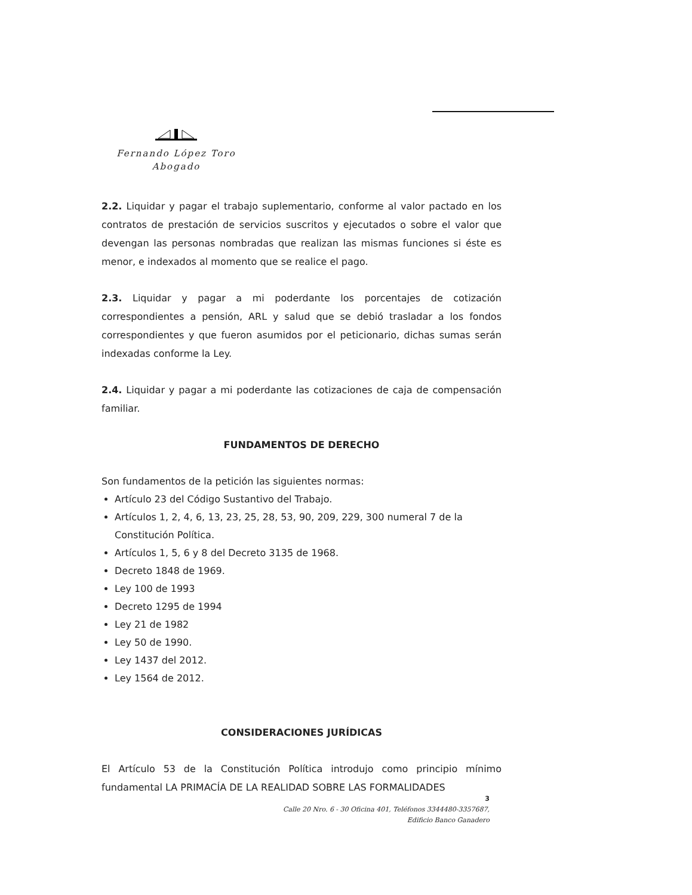Fernando López Toro
Abogado
2.2. Liquidar y pagar el trabajo suplementario, conforme al valor pactado en los contratos de prestación de servicios suscritos y ejecutados o sobre el valor que devengan las personas nombradas que realizan las mismas funciones si éste es menor, e indexados al momento que se realice el pago.
2.3. Liquidar y pagar a mi poderdante los porcentajes de cotización correspondientes a pensión, ARL y salud que se debió trasladar a los fondos correspondientes y que fueron asumidos por el peticionario, dichas sumas serán indexadas conforme la Ley.
2.4. Liquidar y pagar a mi poderdante las cotizaciones de caja de compensación familiar.
FUNDAMENTOS DE DERECHO
Son fundamentos de la petición las siguientes normas:
Artículo 23 del Código Sustantivo del Trabajo.
Artículos 1, 2, 4, 6, 13, 23, 25, 28, 53, 90, 209, 229, 300 numeral 7 de la Constitución Política.
Artículos 1, 5, 6 y 8 del Decreto 3135 de 1968.
Decreto 1848 de 1969.
Ley 100 de 1993
Decreto 1295 de 1994
Ley 21 de 1982
Ley 50 de 1990.
Ley 1437 del 2012.
Ley 1564 de 2012.
CONSIDERACIONES JURÍDICAS
El Artículo 53 de la Constitución Política introdujo como principio mínimo fundamental LA PRIMACÍA DE LA REALIDAD SOBRE LAS FORMALIDADES
3
Calle 20 Nro. 6 - 30 Oficina 401, Teléfonos 3344480-3357687,
Edificio Banco Ganadero